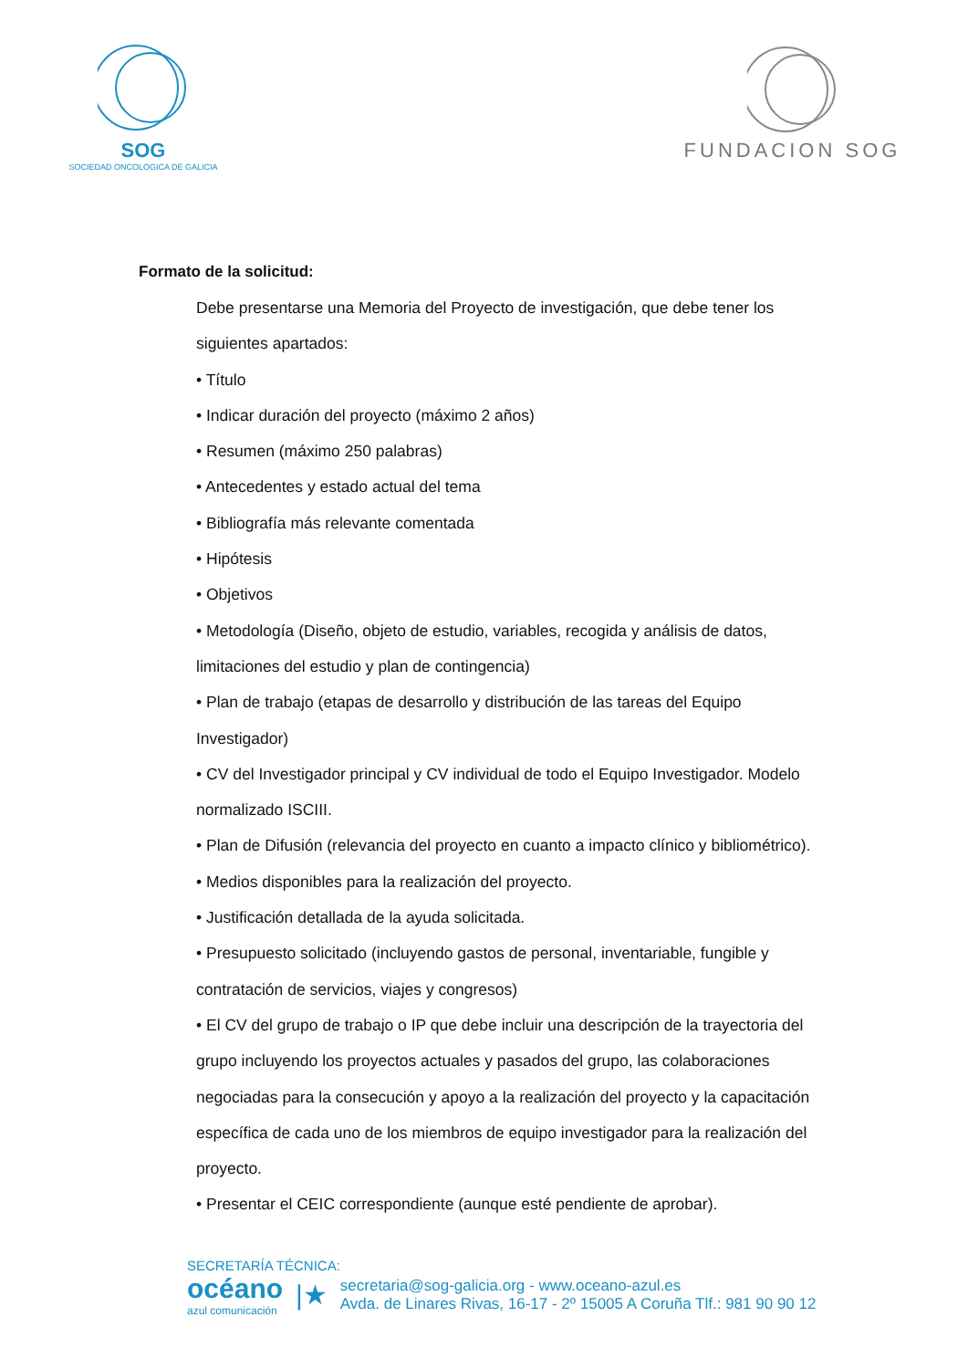SOG
SOCIEDAD ONCOLOGICA DE GALICIA
FUNDACION SOG
Formato de la solicitud:
Debe presentarse una Memoria del Proyecto de investigación, que debe tener los siguientes apartados:
• Título
• Indicar duración del proyecto (máximo 2 años)
• Resumen (máximo 250 palabras)
• Antecedentes y estado actual del tema
• Bibliografía más relevante comentada
• Hipótesis
• Objetivos
• Metodología (Diseño, objeto de estudio, variables, recogida y análisis de datos, limitaciones del estudio y plan de contingencia)
• Plan de trabajo (etapas de desarrollo y distribución de las tareas del Equipo Investigador)
• CV del Investigador principal y CV individual de todo el Equipo Investigador. Modelo normalizado ISCIII.
• Plan de Difusión (relevancia del proyecto en cuanto a impacto clínico y bibliométrico).
• Medios disponibles para la realización del proyecto.
• Justificación detallada de la ayuda solicitada.
• Presupuesto solicitado (incluyendo gastos de personal, inventariable, fungible y contratación de servicios, viajes y congresos)
• El CV del grupo de trabajo o IP que debe incluir una descripción de la trayectoria del grupo incluyendo los proyectos actuales y pasados del grupo, las colaboraciones negociadas para la consecución y apoyo a la realización del proyecto y la capacitación específica de cada uno de los miembros de equipo investigador para la realización del proyecto.
• Presentar el CEIC correspondiente (aunque esté pendiente de aprobar).
SECRETARÍA TÉCNICA:
océano
azul comunicación
|★
secretaria@sog-galicia.org - www.oceano-azul.es
Avda. de Linares Rivas, 16-17 - 2º 15005 A Coruña Tlf.: 981 90 90 12